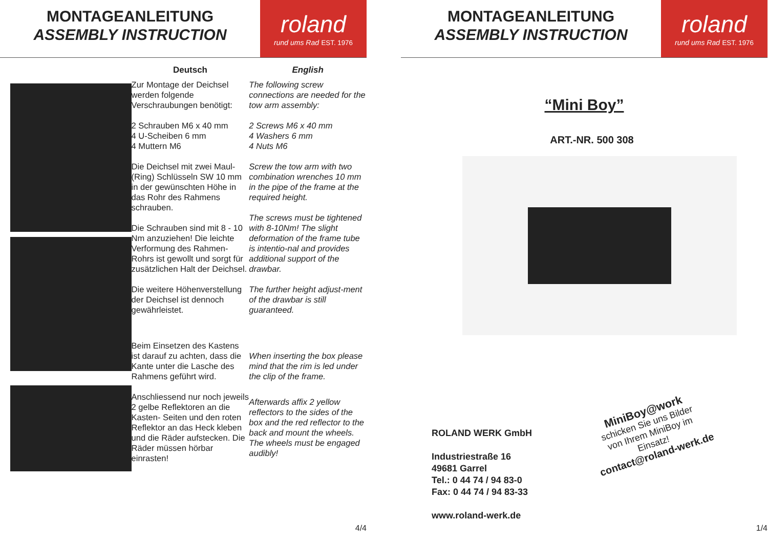MONTAGEANLEITUNG
ASSEMBLY INSTRUCTION
roland
rund ums Rad EST. 1976
Deutsch
Zur Montage der Deichsel werden folgende Verschraubungen benötigt:
2 Schrauben M6 x 40 mm
4 U-Scheiben 6 mm
4 Muttern M6
Die Deichsel mit zwei Maul- (Ring) Schlüsseln SW 10 mm in der gewünschten Höhe in das Rohr des Rahmens schrauben.
Die Schrauben sind mit 8 - 10 Nm anzuziehen! Die leichte Verformung des Rahmen-Rohrs ist gewollt und sorgt für zusätzlichen Halt der Deichsel.
Die weitere Höhenverstellung der Deichsel ist dennoch gewährleistet.
Beim Einsetzen des Kastens ist darauf zu achten, dass die Kante unter die Lasche des Rahmens geführt wird.
Anschliessend nur noch jeweils 2 gelbe Reflektoren an die Kasten- Seiten und den roten Reflektor an das Heck kleben und die Räder aufstecken. Die Räder müssen hörbar einrasten!
English
The following screw connections are needed for the tow arm assembly:
2 Screws M6 x 40 mm
4 Washers 6 mm
4 Nuts M6
Screw the tow arm with two combination wrenches 10 mm in the pipe of the frame at the required height.
The screws must be tightened with 8-10Nm! The slight deformation of the frame tube is intentio-nal and provides additional support of the drawbar.
The further height adjust-ment of the drawbar is still guaranteed.
When inserting the box please mind that the rim is led under the clip of the frame.
Afterwards affix 2 yellow reflectors to the sides of the box and the red reflector to the back and mount the wheels. The wheels must be engaged audibly!
4/4
MONTAGEANLEITUNG
ASSEMBLY INSTRUCTION
roland
rund ums Rad EST. 1976
“Mini Boy”
ART.-NR. 500 308
ROLAND WERK GmbH
Industriestraße 16
49681 Garrel
Tel.: 0 44 74 / 94 83-0
Fax: 0 44 74 / 94 83-33
www.roland-werk.de
MiniBoy@work
schicken Sie uns Bilder
von Ihrem MiniBoy im
Einsatz!
contact@roland-werk.de
1/4